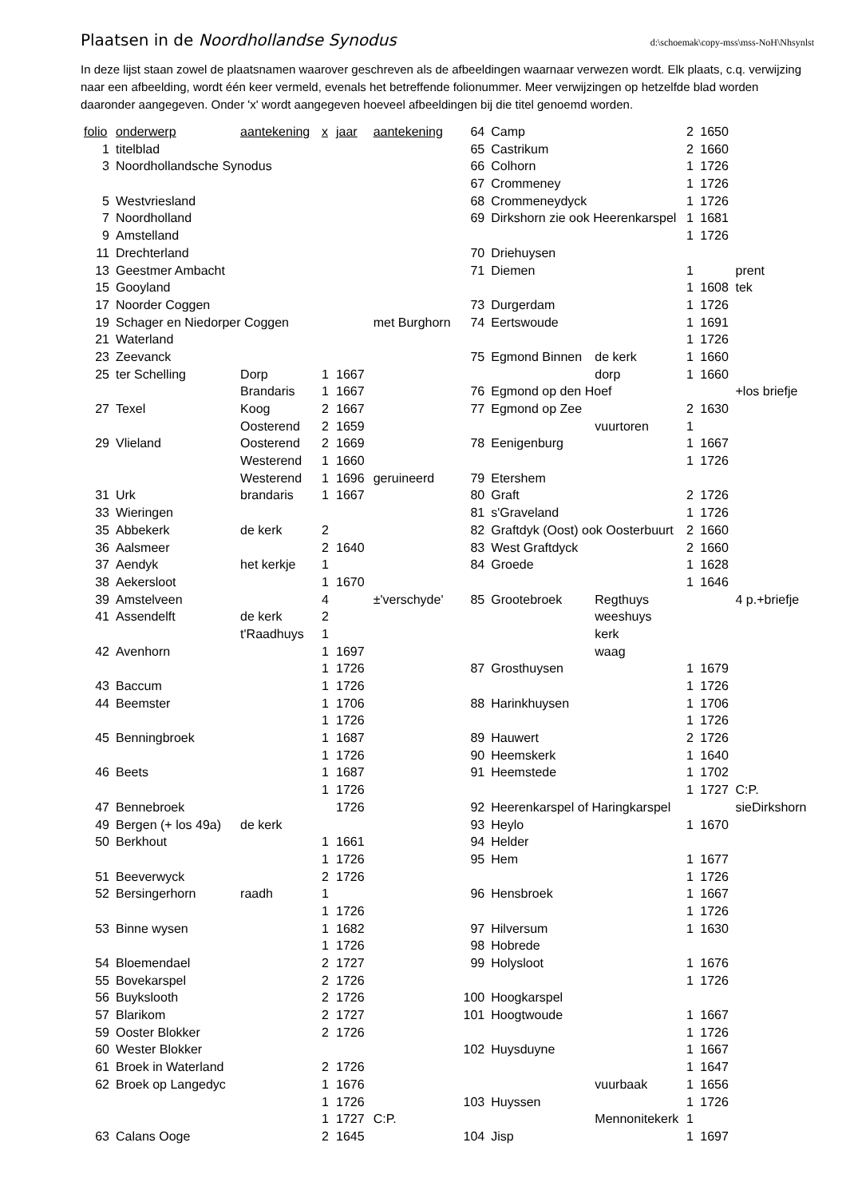Plaatsen in de Noordhollandse Synodus
d:\schoemak\copy-mss\mss-NoH\Nhsynlst
In deze lijst staan zowel de plaatsnamen waarover geschreven als de afbeeldingen waarnaar verwezen wordt. Elk plaats, c.q. verwijzing naar een afbeelding, wordt één keer vermeld, evenals het betreffende folionummer. Meer verwijzingen op hetzelfde blad worden daaronder aangegeven. Onder 'x' wordt aangegeven hoeveel afbeeldingen bij die titel genoemd worden.
| folio | onderwerp | aantekening | x | jaar | aantekening |
| --- | --- | --- | --- | --- | --- |
| 1 | titelblad | | | | |
| 3 | Noordhollandsche Synodus | | | | |
| 5 | Westvriesland | | | | |
| 7 | Noordholland | | | | |
| 9 | Amstelland | | | | |
| 11 | Drechterland | | | | |
| 13 | Geestmer Ambacht | | | | |
| 15 | Gooyland | | | | |
| 17 | Noorder Coggen | | | | |
| 19 | Schager en Niedorper Coggen | | | | met Burghorn |
| 21 | Waterland | | | | |
| 23 | Zeevanck | | | | |
| 25 | ter Schelling | Dorp | 1 | 1667 | |
| | | Brandaris | 1 | 1667 | |
| 27 | Texel | Koog | 2 | 1667 | |
| | | Oosterend | 2 | 1659 | |
| 29 | Vlieland | Oosterend | 2 | 1669 | |
| | | Westerend | 1 | 1660 | |
| | | Westerend | 1 | 1696 | geruineerd |
| 31 | Urk | brandaris | 1 | 1667 | |
| 33 | Wieringen | | | | |
| 35 | Abbekerk | de kerk | 2 | | |
| 36 | Aalsmeer | | 2 | 1640 | |
| 37 | Aendyk | het kerkje | 1 | | |
| 38 | Aekersloot | | 1 | 1670 | |
| 39 | Amstelveen | | 4 | | ±'verschyde' |
| 41 | Assendelft | de kerk | 2 | | |
| | | t'Raadhuys | 1 | | |
| 42 | Avenhorn | | 1 | 1697 | |
| | | | 1 | 1726 | |
| 43 | Baccum | | 1 | 1726 | |
| 44 | Beemster | | 1 | 1706 | |
| | | | 1 | 1726 | |
| 45 | Benningbroek | | 1 | 1687 | |
| | | | 1 | 1726 | |
| 46 | Beets | | 1 | 1687 | |
| | | | 1 | 1726 | |
| 47 | Bennebroek | | | 1726 | |
| 49 | Bergen (+ los 49a) | de kerk | | | |
| 50 | Berkhout | | 1 | 1661 | |
| | | | 1 | 1726 | |
| 51 | Beeverwyck | | 2 | 1726 | |
| 52 | Bersingerhorn | raadh | 1 | | |
| | | | 1 | 1726 | |
| 53 | Binne wysen | | 1 | 1682 | |
| | | | 1 | 1726 | |
| 54 | Bloemendael | | 2 | 1727 | |
| 55 | Bovekarspel | | 2 | 1726 | |
| 56 | Buykslooth | | 2 | 1726 | |
| 57 | Blarikom | | 2 | 1727 | |
| 59 | Ooster Blokker | | 2 | 1726 | |
| 60 | Wester Blokker | | | | |
| 61 | Broek in Waterland | | 2 | 1726 | |
| 62 | Broek op Langedyc | | 1 | 1676 | |
| | | | 1 | 1726 | |
| | | | 1 | 1727 | C:P. |
| 63 | Calans Ooge | | 2 | 1645 | |
| 64 | Camp | | 2 | 1650 | |
| 65 | Castrikum | | 2 | 1660 | |
| 66 | Colhorn | | 1 | 1726 | |
| 67 | Crommeney | | 1 | 1726 | |
| 68 | Crommeneydyck | | 1 | 1726 | |
| 69 | Dirkshorn zie ook Heerenkarspel | | 1 | 1681 | |
| | | | 1 | 1726 | |
| 70 | Driehuysen | | | | |
| 71 | Diemen | | 1 | | prent |
| | | | 1 | 1608 | tek |
| 73 | Durgerdam | | 1 | 1726 | |
| 74 | Eertswoude | | 1 | 1691 | |
| | | | 1 | 1726 | |
| 75 | Egmond Binnen | de kerk | 1 | 1660 | |
| | | dorp | 1 | 1660 | |
| 76 | Egmond op den Hoef | | | | +los briefje |
| 77 | Egmond op Zee | | 2 | 1630 | |
| | | vuurtoren | 1 | | |
| 78 | Eenigenburg | | 1 | 1667 | |
| | | | 1 | 1726 | |
| 79 | Etershem | | | | |
| 80 | Graft | | 2 | 1726 | |
| 81 | s'Graveland | | 1 | 1726 | |
| 82 | Graftdyk (Oost) ook Oosterbuurt | | 2 | 1660 | |
| 83 | West Graftdyck | | 2 | 1660 | |
| 84 | Groede | | 1 | 1628 | |
| | | | 1 | 1646 | |
| 85 | Grootebroek | Regthuys | | | 4 p.+briefje |
| | | weeshuys | | | |
| | | kerk | | | |
| | | waag | | | |
| 87 | Grosthuysen | | 1 | 1679 | |
| | | | 1 | 1726 | |
| 88 | Harinkhuysen | | 1 | 1706 | |
| | | | 1 | 1726 | |
| 89 | Hauwert | | 2 | 1726 | |
| 90 | Heemskerk | | 1 | 1640 | |
| 91 | Heemstede | | 1 | 1702 | |
| | | | 1 | 1727 | C:P. |
| 92 | Heerenkarspel of Haringkarspel | | | | sieDirkshorn |
| 93 | Heylo | | 1 | 1670 | |
| 94 | Helder | | | | |
| 95 | Hem | | 1 | 1677 | |
| | | | 1 | 1726 | |
| 96 | Hensbroek | | 1 | 1667 | |
| | | | 1 | 1726 | |
| 97 | Hilversum | | 1 | 1630 | |
| 98 | Hobrede | | | | |
| 99 | Holysloot | | 1 | 1676 | |
| | | | 1 | 1726 | |
| 100 | Hoogkarspel | | | | |
| 101 | Hoogtwoude | | 1 | 1667 | |
| | | | 1 | 1726 | |
| 102 | Huysduyne | | 1 | 1667 | |
| | | | 1 | 1647 | |
| | | vuurbaak | 1 | 1656 | |
| 103 | Huyssen | | 1 | 1726 | |
| | | Mennonitekerk | 1 | | |
| 104 | Jisp | | 1 | 1697 | |